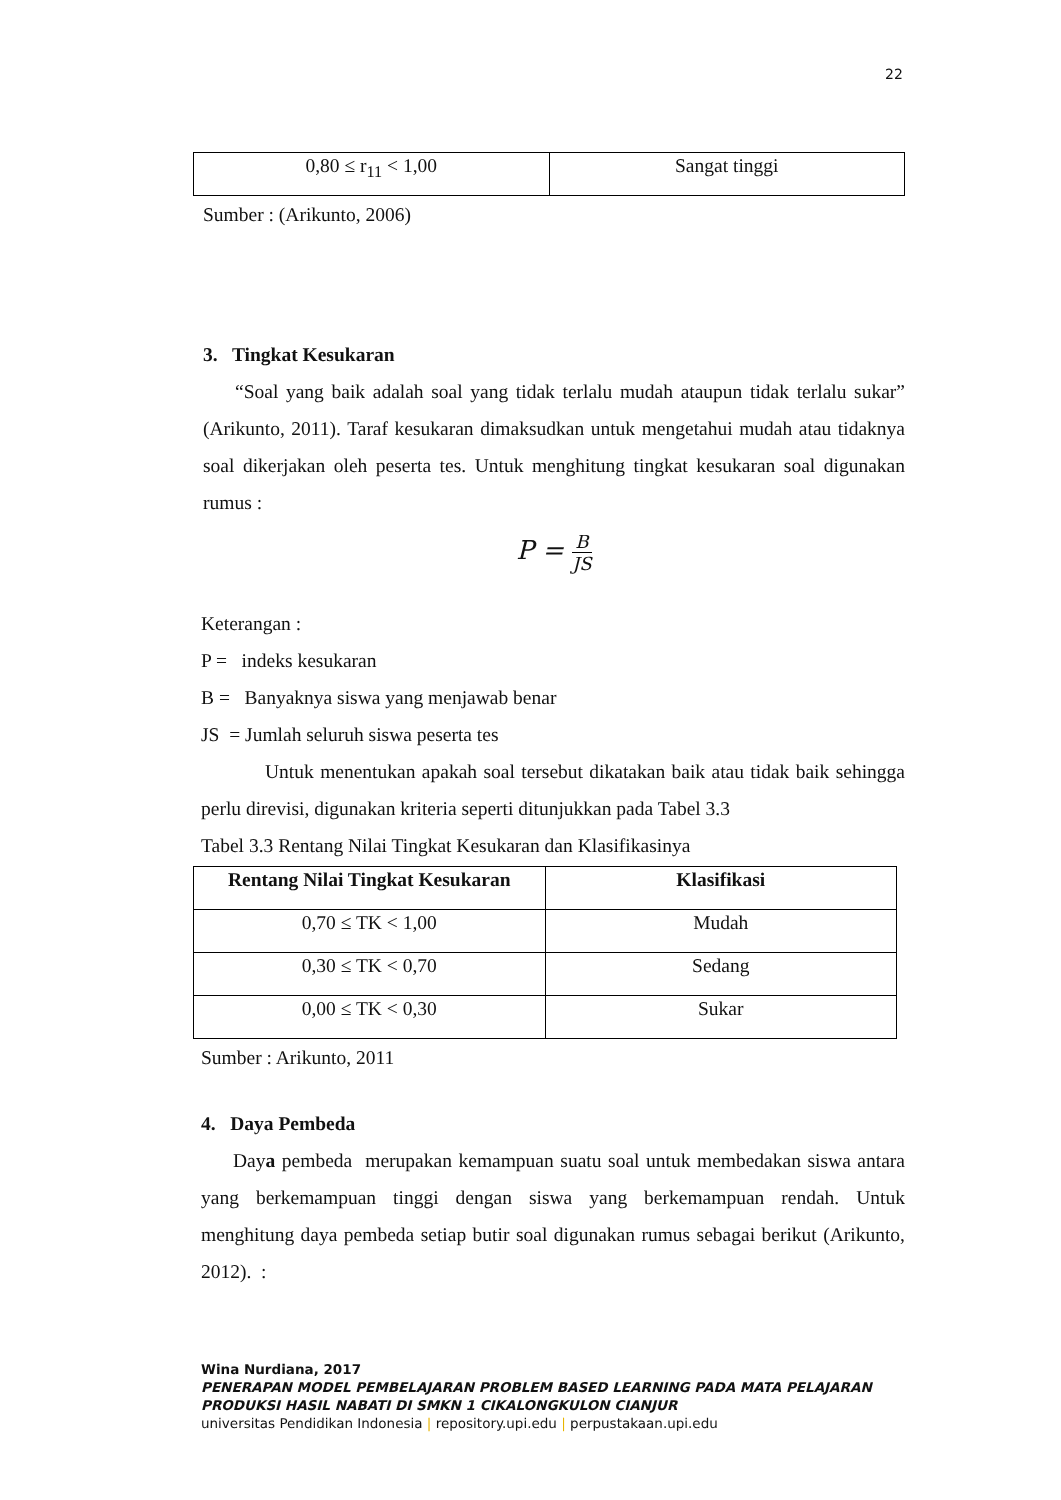22
| 0,80 ≤ r<sub>11</sub> < 1,00 | Sangat tinggi |
Sumber : (Arikunto, 2006)
3. Tingkat Kesukaran
“Soal yang baik adalah soal yang tidak terlalu mudah ataupun tidak terlalu sukar” (Arikunto, 2011). Taraf kesukaran dimaksudkan untuk mengetahui mudah atau tidaknya soal dikerjakan oleh peserta tes. Untuk menghitung tingkat kesukaran soal digunakan rumus :
P = B JS
Keterangan :
P = indeks kesukaran
B = Banyaknya siswa yang menjawab benar
JS = Jumlah seluruh siswa peserta tes
Untuk menentukan apakah soal tersebut dikatakan baik atau tidak baik sehingga perlu direvisi, digunakan kriteria seperti ditunjukkan pada Tabel 3.3
Tabel 3.3 Rentang Nilai Tingkat Kesukaran dan Klasifikasinya
| Rentang Nilai Tingkat Kesukaran | Klasifikasi |
| --- | --- |
| 0,70 ≤ TK < 1,00 | Mudah |
| 0,30 ≤ TK < 0,70 | Sedang |
| 0,00 ≤ TK < 0,30 | Sukar |
Sumber : Arikunto, 2011
4. Daya Pembeda
Daya pembeda merupakan kemampuan suatu soal untuk membedakan siswa antara yang berkemampuan tinggi dengan siswa yang berkemampuan rendah. Untuk menghitung daya pembeda setiap butir soal digunakan rumus sebagai berikut (Arikunto, 2012). :
Wina Nurdiana, 2017
PENERAPAN MODEL PEMBELAJARAN PROBLEM BASED LEARNING PADA MATA PELAJARAN PRODUKSI HASIL NABATI DI SMKN 1 CIKALONGKULON CIANJUR
universitas Pendidikan Indonesia | repository.upi.edu | perpustakaan.upi.edu